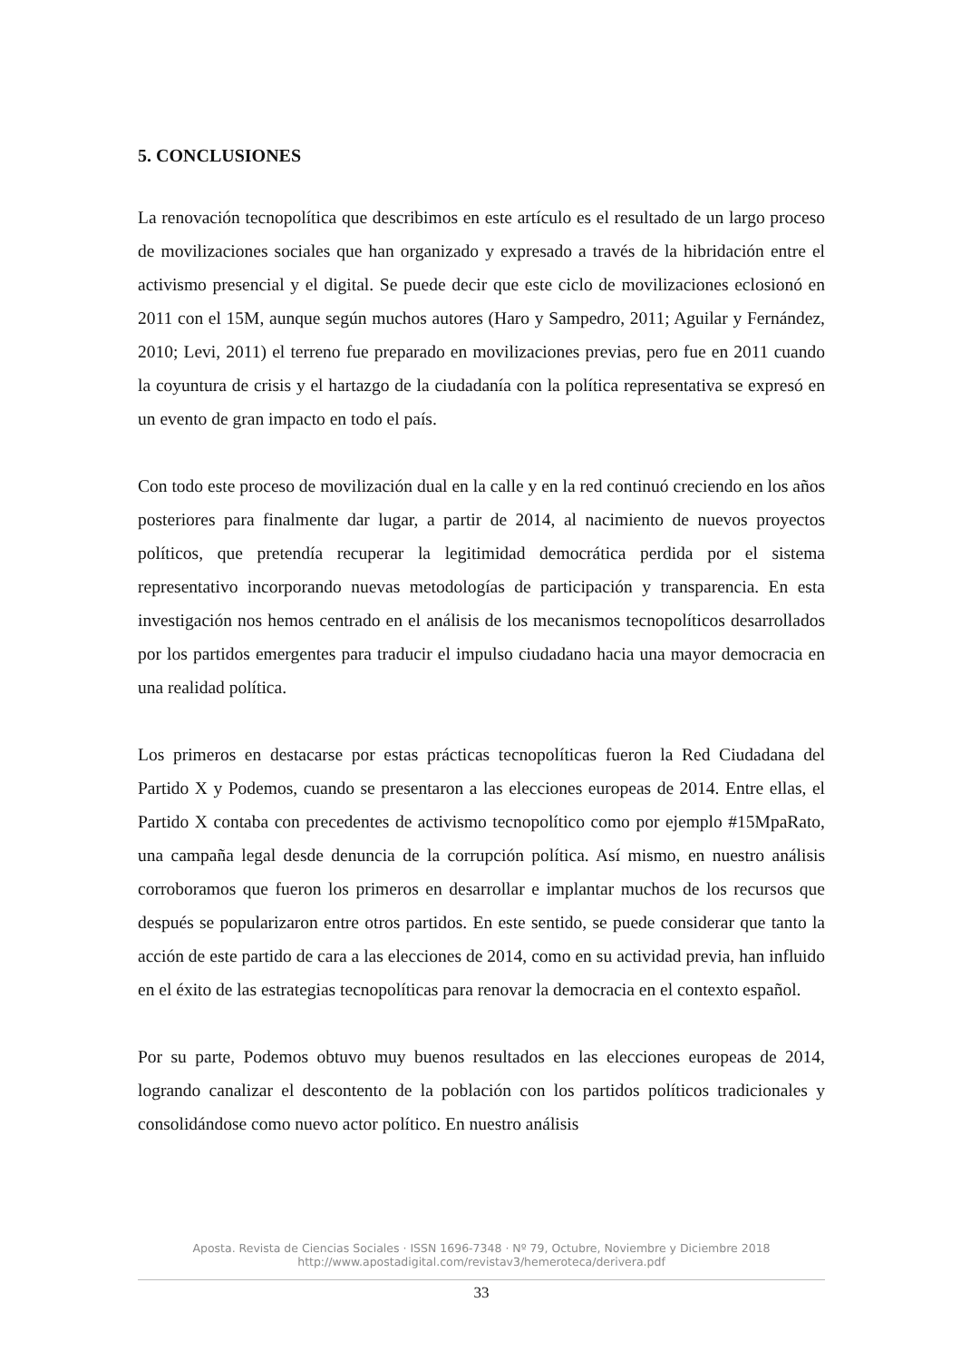5. CONCLUSIONES
La renovación tecnopolítica que describimos en este artículo es el resultado de un largo proceso de movilizaciones sociales que han organizado y expresado a través de la hibridación entre el activismo presencial y el digital. Se puede decir que este ciclo de movilizaciones eclosionó en 2011 con el 15M, aunque según muchos autores (Haro y Sampedro, 2011; Aguilar y Fernández, 2010; Levi, 2011) el terreno fue preparado en movilizaciones previas, pero fue en 2011 cuando la coyuntura de crisis y el hartazgo de la ciudadanía con la política representativa se expresó en un evento de gran impacto en todo el país.
Con todo este proceso de movilización dual en la calle y en la red continuó creciendo en los años posteriores para finalmente dar lugar, a partir de 2014, al nacimiento de nuevos proyectos políticos, que pretendía recuperar la legitimidad democrática perdida por el sistema representativo incorporando nuevas metodologías de participación y transparencia. En esta investigación nos hemos centrado en el análisis de los mecanismos tecnopolíticos desarrollados por los partidos emergentes para traducir el impulso ciudadano hacia una mayor democracia en una realidad política.
Los primeros en destacarse por estas prácticas tecnopolíticas fueron la Red Ciudadana del Partido X y Podemos, cuando se presentaron a las elecciones europeas de 2014. Entre ellas, el Partido X contaba con precedentes de activismo tecnopolítico como por ejemplo #15MpaRato, una campaña legal desde denuncia de la corrupción política. Así mismo, en nuestro análisis corroboramos que fueron los primeros en desarrollar e implantar muchos de los recursos que después se popularizaron entre otros partidos. En este sentido, se puede considerar que tanto la acción de este partido de cara a las elecciones de 2014, como en su actividad previa, han influido en el éxito de las estrategias tecnopolíticas para renovar la democracia en el contexto español.
Por su parte, Podemos obtuvo muy buenos resultados en las elecciones europeas de 2014, logrando canalizar el descontento de la población con los partidos políticos tradicionales y consolidándose como nuevo actor político. En nuestro análisis
Aposta. Revista de Ciencias Sociales · ISSN 1696-7348 · Nº 79, Octubre, Noviembre y Diciembre 2018
http://www.apostadigital.com/revistav3/hemeroteca/derivera.pdf
33